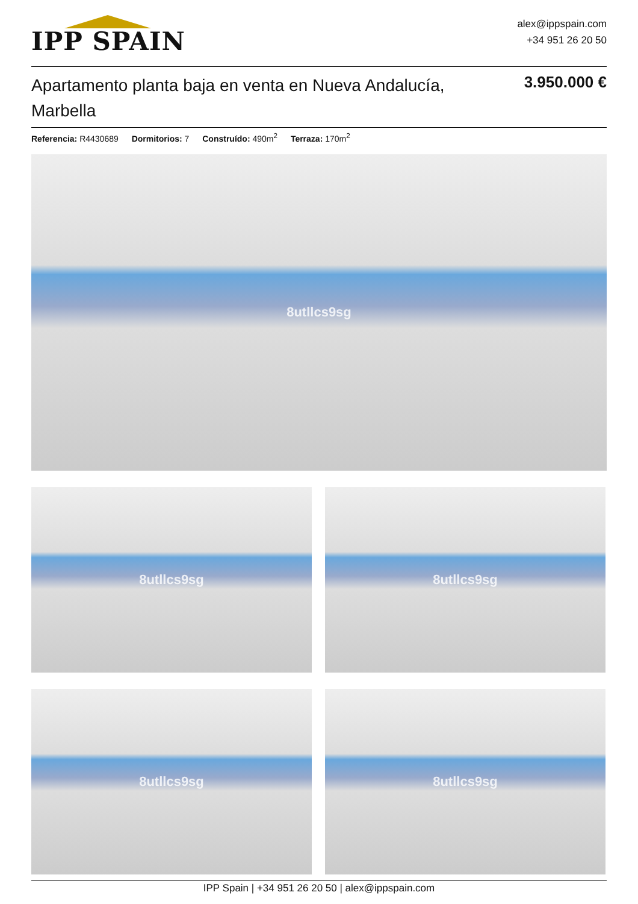IPP SPAIN
alex@ippspain.com
+34 951 26 20 50
Apartamento planta baja en venta en Nueva Andalucía, Marbella
3.950.000 €
Referencia: R4430689 Dormitorios: 7 Construído: 490m<sup>2</sup> Terraza: 170m<sup>2</sup>
8utllcs9sg
8utllcs9sg
8utllcs9sg
8utllcs9sg
8utllcs9sg
IPP Spain | +34 951 26 20 50 | alex@ippspain.com